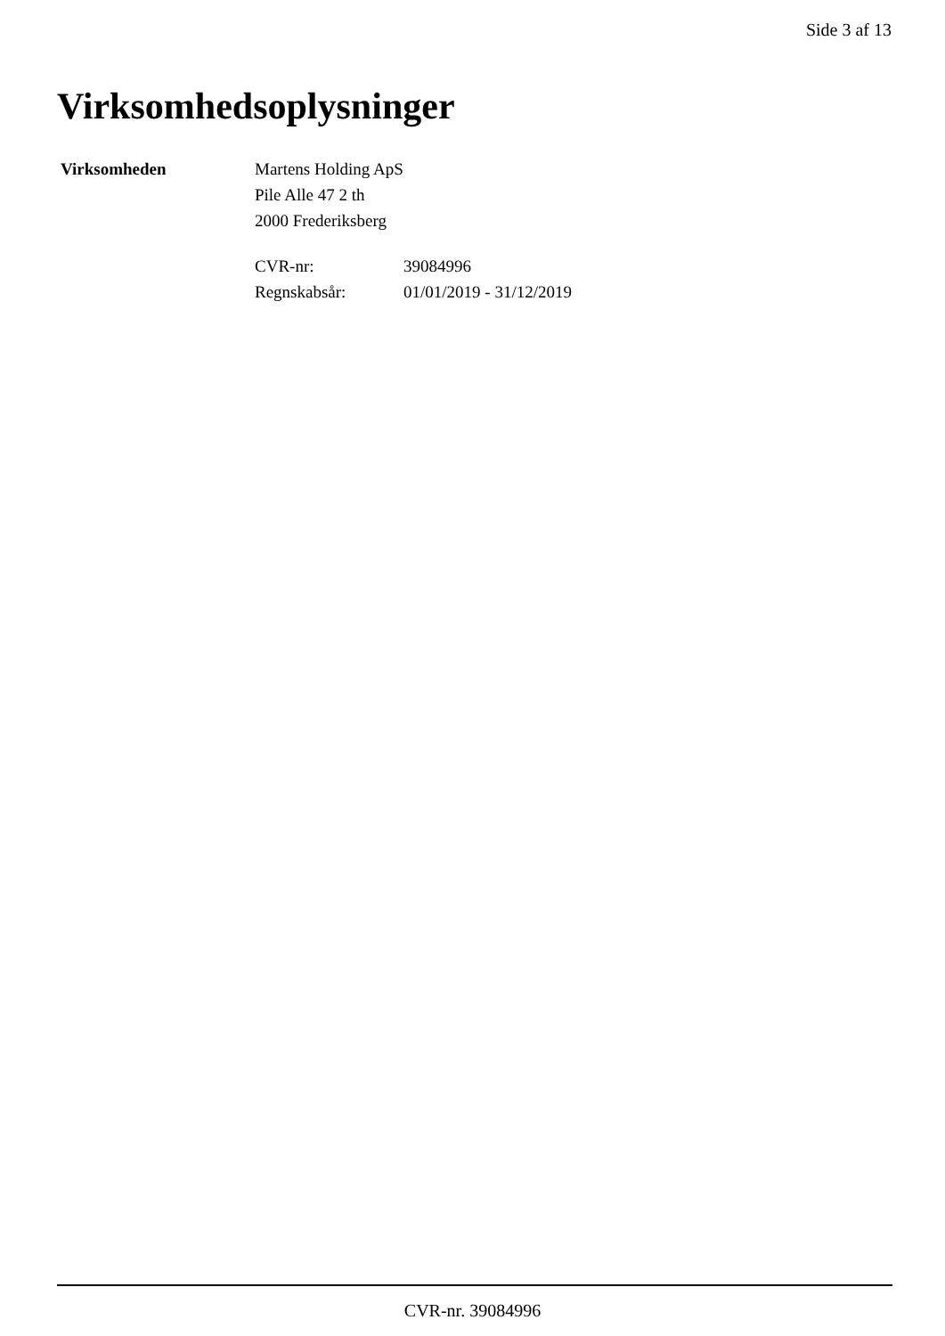Side 3 af 13
Virksomhedsoplysninger
Virksomheden Martens Holding ApS
Pile Alle 47 2 th
2000 Frederiksberg
CVR-nr: 39084996
Regnskabsår: 01/01/2019 - 31/12/2019
CVR-nr. 39084996